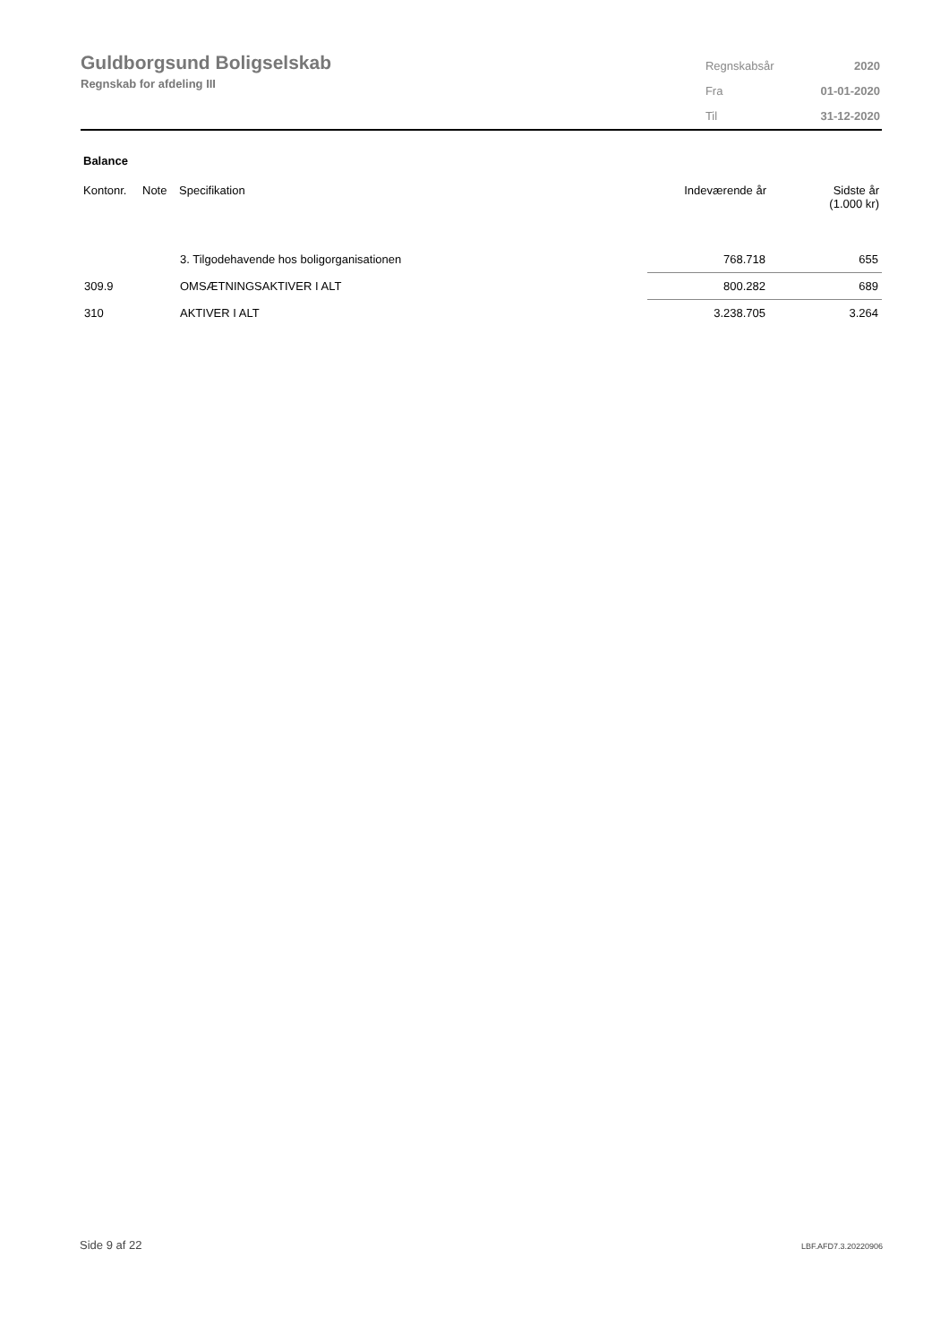Guldborgsund Boligselskab
Regnskab for afdeling III
| Regnskabsår | 2020 |
| Fra | 01-01-2020 |
| Til | 31-12-2020 |
Balance
| Kontonr. | Note | Specifikation | Indeværende år | Sidste år (1.000 kr) |
| --- | --- | --- | --- | --- |
| | | 3. Tilgodehavende hos boligorganisationen | 768.718 | 655 |
| 309.9 | | OMSÆTNINGSAKTIVER I ALT | 800.282 | 689 |
| 310 | | AKTIVER I ALT | 3.238.705 | 3.264 |
Side 9 af 22 LBF.AFD7.3.20220906